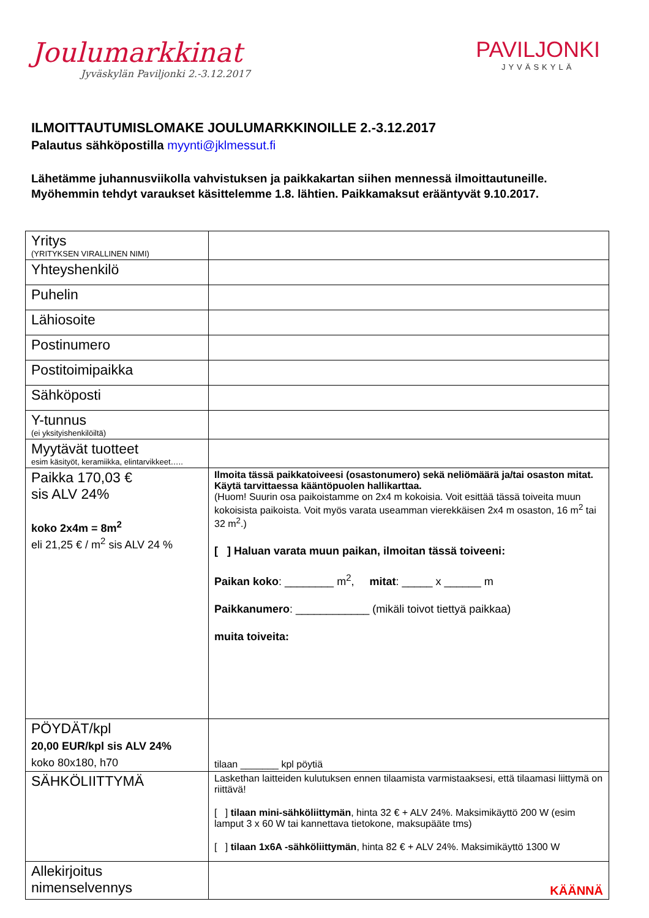Joulumarkkinat
Jyväskylän Paviljonki 2.-3.12.2017
PAVILJONKI
JYVÄSKYLÄ
ILMOITTAUTUMISLOMAKE JOULUMARKKINOILLE 2.-3.12.2017
Palautus sähköpostilla myynti@jklmessut.fi
Lähetämme juhannusviikolla vahvistuksen ja paikkakartan siihen mennessä ilmoittautuneille.
Myöhemmin tehdyt varaukset käsittelemme 1.8. lähtien. Paikkamaksut erääntyvät 9.10.2017.
| Yritys (YRITYKSEN VIRALLINEN NIMI) | |
| Yhteyshenkilö | |
| Puhelin | |
| Lähiosoite | |
| Postinumero | |
| Postitoimipaikka | |
| Sähköposti | |
| Y-tunnus (ei yksityishenkilöiltä) | |
| Myytävät tuotteet esim käsityöt, keramiikka, elintarvikkeet….. | |
| Paikka 170,03 € sis ALV 24% koko 2x4m = 8m<sup>2</sup> eli 21,25 € / m<sup>2</sup> sis ALV 24 % | Ilmoita tässä paikkatoiveesi (osastonumero) sekä neliömäärä ja/tai osaston mitat. Käytä tarvittaessa kääntöpuolen hallikarttaa. (Huom! Suurin osa paikoistamme on 2x4 m kokoisia. Voit esittää tässä toiveita muun kokoisista paikoista. Voit myös varata useamman vierekkäisen 2x4 m osaston, 16 m<sup>2</sup> tai 32 m<sup>2</sup>.) [ ] Haluan varata muun paikan, ilmoitan tässä toiveeni: Paikan koko : ________ m<sup>2</sup>, mitat : _____ x ______ m Paikkanumero : ____________ (mikäli toivot tiettyä paikkaa) muita toiveita: |
| PÖYDÄT/kpl 20,00 EUR/kpl sis ALV 24% koko 80x180, h70 | tilaan _______ kpl pöytiä |
| SÄHKÖLIITTYMÄ | Laskethan laitteiden kulutuksen ennen tilaamista varmistaaksesi, että tilaamasi liittymä on riittävä! [ ] tilaan mini-sähköliittymän , hinta 32 € + ALV 24%. Maksimikäyttö 200 W (esim lamput 3 x 60 W tai kannettava tietokone, maksupääte tms) [ ] tilaan 1x6A -sähköliittymän , hinta 82 € + ALV 24%. Maksimikäyttö 1300 W |
| Allekirjoitus nimenselvennys | KÄÄNNÄ |